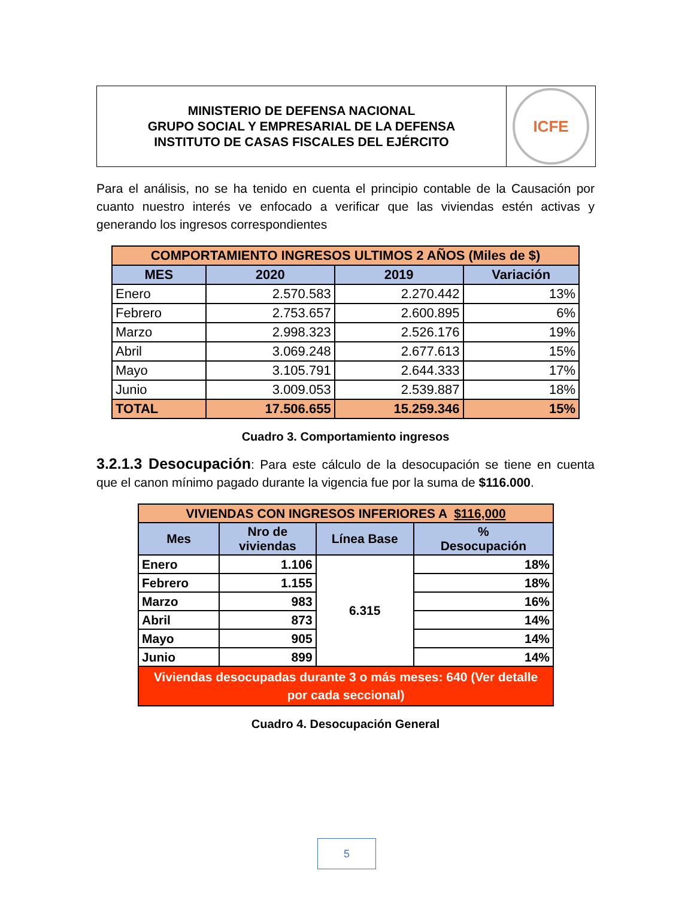MINISTERIO DE DEFENSA NACIONAL
GRUPO SOCIAL Y EMPRESARIAL DE LA DEFENSA
INSTITUTO DE CASAS FISCALES DEL EJÉRCITO
ICFE
Para el análisis, no se ha tenido en cuenta el principio contable de la Causación por cuanto nuestro interés ve enfocado a verificar que las viviendas estén activas y generando los ingresos correspondientes
| COMPORTAMIENTO INGRESOS ULTIMOS 2 AÑOS (Miles de $) | | | |
| --- | --- | --- | --- |
| MES | 2020 | 2019 | Variación |
| Enero | 2.570.583 | 2.270.442 | 13% |
| Febrero | 2.753.657 | 2.600.895 | 6% |
| Marzo | 2.998.323 | 2.526.176 | 19% |
| Abril | 3.069.248 | 2.677.613 | 15% |
| Mayo | 3.105.791 | 2.644.333 | 17% |
| Junio | 3.009.053 | 2.539.887 | 18% |
| TOTAL | 17.506.655 | 15.259.346 | 15% |
Cuadro 3. Comportamiento ingresos
3.2.1.3 Desocupación: Para este cálculo de la desocupación se tiene en cuenta que el canon mínimo pagado durante la vigencia fue por la suma de $116.000.
| VIVIENDAS CON INGRESOS INFERIORES A $116,000 | | | |
| --- | --- | --- | --- |
| Mes | Nro de viviendas | Línea Base | % Desocupación |
| Enero | 1.106 | 6.315 | 18% |
| Febrero | 1.155 | | 18% |
| Marzo | 983 | | 16% |
| Abril | 873 | | 14% |
| Mayo | 905 | | 14% |
| Junio | 899 | | 14% |
| Viviendas desocupadas durante 3 o más meses: 640 (Ver detalle por cada seccional) | | | |
Cuadro 4. Desocupación General
5